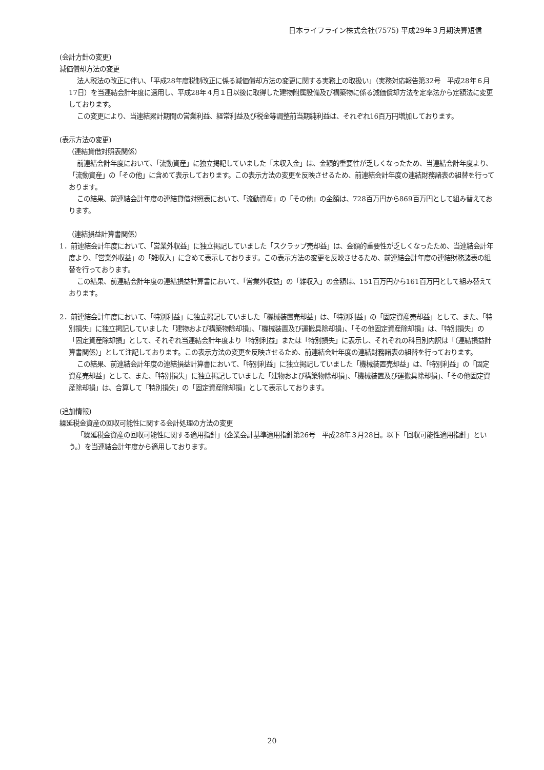日本ライフライン株式会社(7575) 平成29年３月期決算短信
(会計方針の変更)
減価償却方法の変更
法人税法の改正に伴い、「平成28年度税制改正に係る減価償却方法の変更に関する実務上の取扱い」（実務対応報告第32号　平成28年６月17日）を当連結会計年度に適用し、平成28年４月１日以後に取得した建物附属設備及び構築物に係る減価償却方法を定率法から定額法に変更しております。
この変更により、当連結累計期間の営業利益、経常利益及び税金等調整前当期純利益は、それぞれ16百万円増加しております。
(表示方法の変更)
（連結貸借対照表関係）
前連結会計年度において、「流動資産」に独立掲記していました「未収入金」は、金額的重要性が乏しくなったため、当連結会計年度より、「流動資産」の「その他」に含めて表示しております。この表示方法の変更を反映させるため、前連結会計年度の連結財務諸表の組替を行っております。
この結果、前連結会計年度の連結貸借対照表において、「流動資産」の「その他」の金額は、728百万円から869百万円として組み替えております。
（連結損益計算書関係）
1．前連結会計年度において、「営業外収益」に独立掲記していました「スクラップ売却益」は、金額的重要性が乏しくなったため、当連結会計年度より、「営業外収益」の「雑収入」に含めて表示しております。この表示方法の変更を反映させるため、前連結会計年度の連結財務諸表の組替を行っております。
この結果、前連結会計年度の連結損益計算書において、「営業外収益」の「雑収入」の金額は、151百万円から161百万円として組み替えております。
2．前連結会計年度において、「特別利益」に独立掲記していました「機械装置売却益」は、「特別利益」の「固定資産売却益」として、また、「特別損失」に独立掲記していました「建物および構築物除却損」、「機械装置及び運搬具除却損」、「その他固定資産除却損」は、「特別損失」の「固定資産除却損」として、それぞれ当連結会計年度より「特別利益」または「特別損失」に表示し、それぞれの科目別内訳は「（連結損益計算書関係）」として注記しております。この表示方法の変更を反映させるため、前連結会計年度の連結財務諸表の組替を行っております。
この結果、前連結会計年度の連結損益計算書において、「特別利益」に独立掲記していました「機械装置売却益」は、「特別利益」の「固定資産売却益」として、また、「特別損失」に独立掲記していました「建物および構築物除却損」、「機械装置及び運搬具除却損」、「その他固定資産除却損」は、合算して「特別損失」の「固定資産除却損」として表示しております。
(追加情報)
繰延税金資産の回収可能性に関する会計処理の方法の変更
「繰延税金資産の回収可能性に関する適用指針」（企業会計基準適用指針第26号　平成28年３月28日。以下「回収可能性適用指針」という。）を当連結会計年度から適用しております。
20